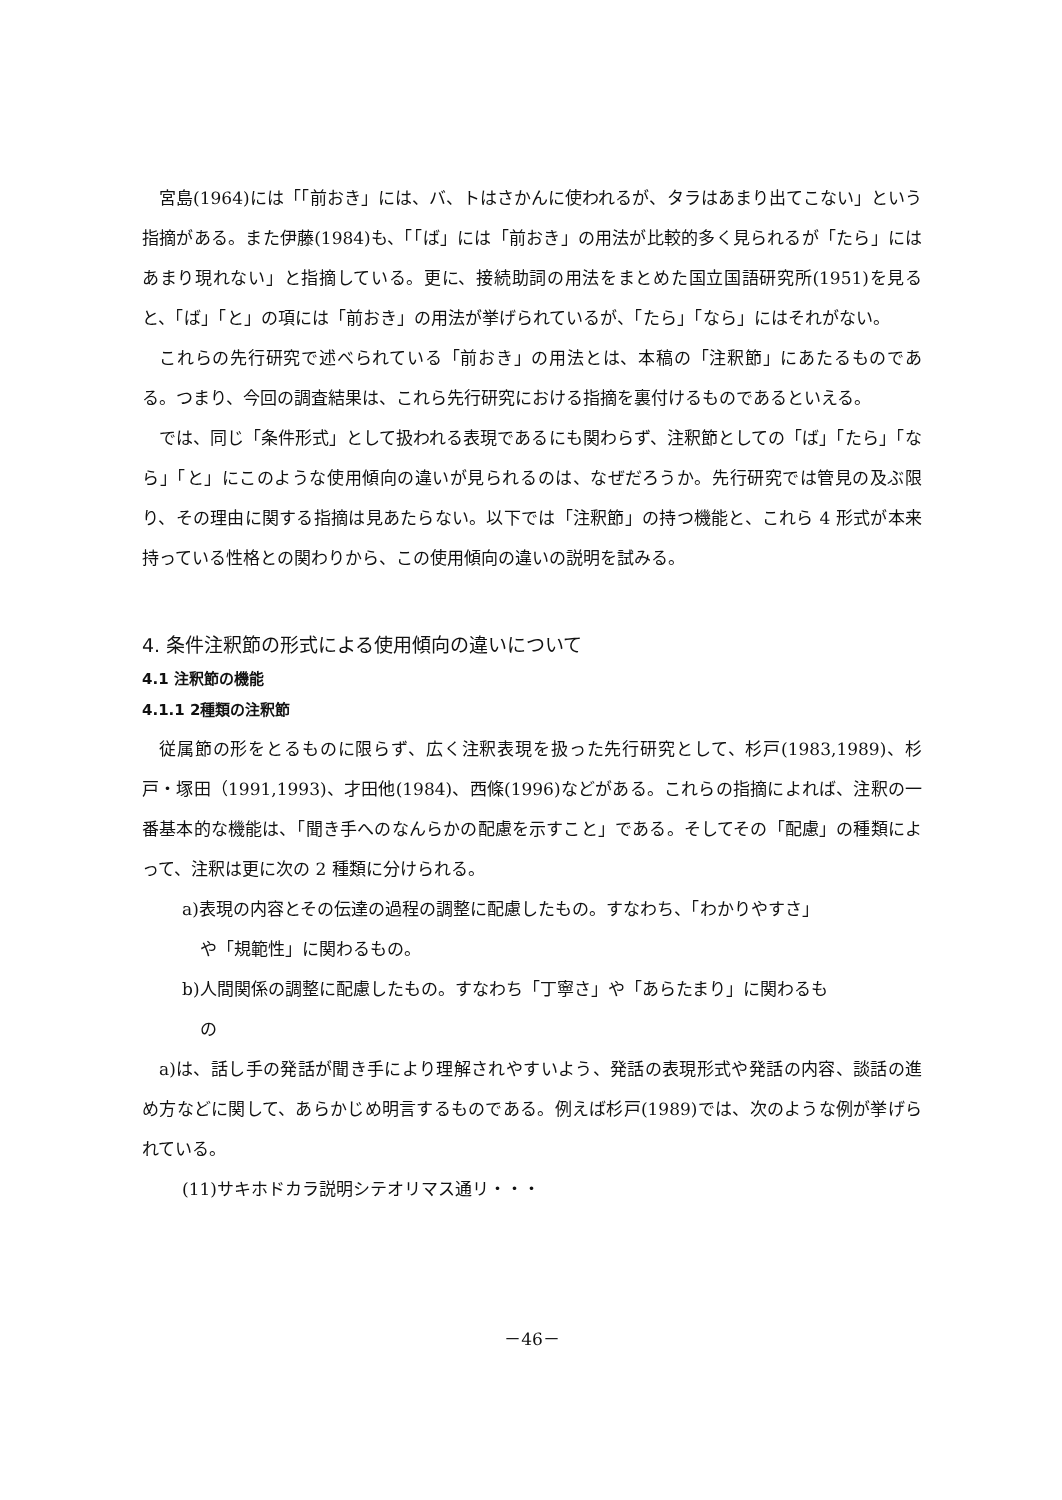宮島(1964)には「「前おき」には、バ、トはさかんに使われるが、タラはあまり出てこない」という指摘がある。また伊藤(1984)も、「「ば」には「前おき」の用法が比較的多く見られるが「たら」にはあまり現れない」と指摘している。更に、接続助詞の用法をまとめた国立国語研究所(1951)を見ると、「ば」「と」の項には「前おき」の用法が挙げられているが、「たら」「なら」にはそれがない。
これらの先行研究で述べられている「前おき」の用法とは、本稿の「注釈節」にあたるものである。つまり、今回の調査結果は、これら先行研究における指摘を裏付けるものであるといえる。
では、同じ「条件形式」として扱われる表現であるにも関わらず、注釈節としての「ば」「たら」「なら」「と」にこのような使用傾向の違いが見られるのは、なぜだろうか。先行研究では管見の及ぶ限り、その理由に関する指摘は見あたらない。以下では「注釈節」の持つ機能と、これら 4 形式が本来持っている性格との関わりから、この使用傾向の違いの説明を試みる。
4. 条件注釈節の形式による使用傾向の違いについて
4.1 注釈節の機能
4.1.1 2種類の注釈節
従属節の形をとるものに限らず、広く注釈表現を扱った先行研究として、杉戸(1983,1989)、杉戸・塚田（1991,1993)、才田他(1984)、西條(1996)などがある。これらの指摘によれば、注釈の一番基本的な機能は、「聞き手へのなんらかの配慮を示すこと」である。そしてその「配慮」の種類によって、注釈は更に次の 2 種類に分けられる。
a)表現の内容とその伝達の過程の調整に配慮したもの。すなわち、「わかりやすさ」
や「規範性」に関わるもの。
b)人間関係の調整に配慮したもの。すなわち「丁寧さ」や「あらたまり」に関わるも
の
a)は、話し手の発話が聞き手により理解されやすいよう、発話の表現形式や発話の内容、談話の進め方などに関して、あらかじめ明言するものである。例えば杉戸(1989)では、次のような例が挙げられている。
(11)サキホドカラ説明シテオリマス通リ・・・
－46－